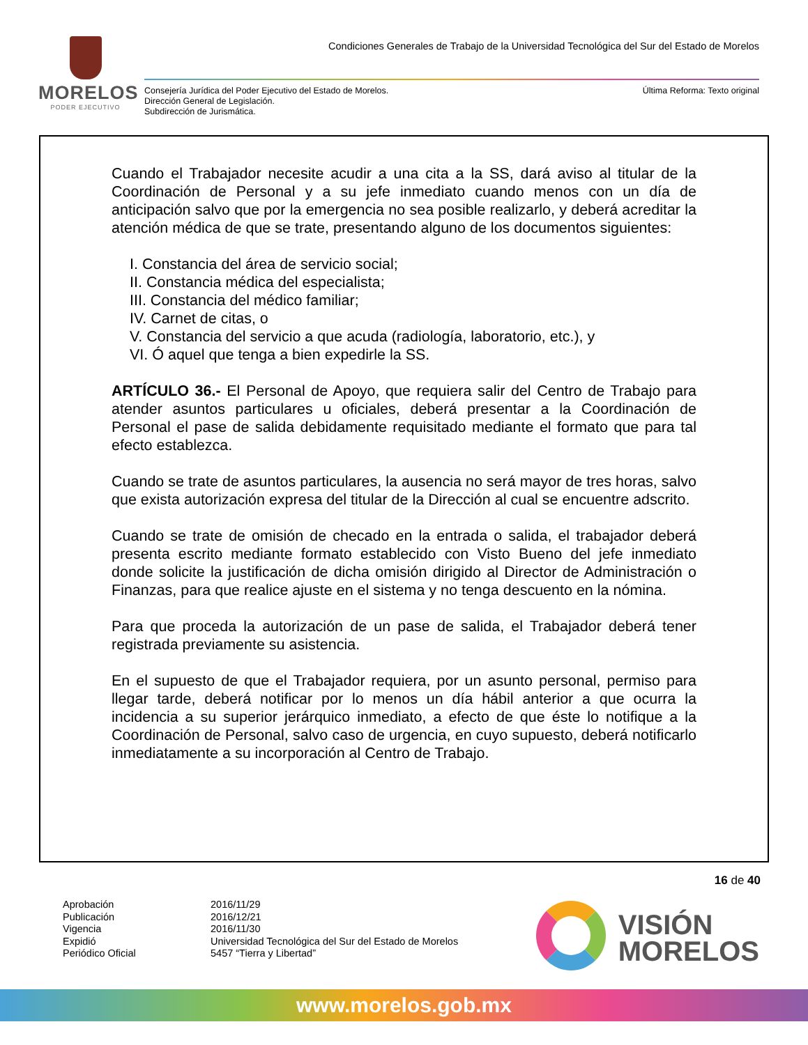MORELOS
PODER EJECUTIVO
Condiciones Generales de Trabajo de la Universidad Tecnológica del Sur del Estado de Morelos
Consejería Jurídica del Poder Ejecutivo del Estado de Morelos.
Dirección General de Legislación.
Subdirección de Jurismática.
Última Reforma: Texto original
Cuando el Trabajador necesite acudir a una cita a la SS, dará aviso al titular de la Coordinación de Personal y a su jefe inmediato cuando menos con un día de anticipación salvo que por la emergencia no sea posible realizarlo, y deberá acreditar la atención médica de que se trate, presentando alguno de los documentos siguientes:
I. Constancia del área de servicio social;
II. Constancia médica del especialista;
III. Constancia del médico familiar;
IV. Carnet de citas, o
V. Constancia del servicio a que acuda (radiología, laboratorio, etc.), y
VI. Ó aquel que tenga a bien expedirle la SS.
ARTÍCULO 36.- El Personal de Apoyo, que requiera salir del Centro de Trabajo para atender asuntos particulares u oficiales, deberá presentar a la Coordinación de Personal el pase de salida debidamente requisitado mediante el formato que para tal efecto establezca.
Cuando se trate de asuntos particulares, la ausencia no será mayor de tres horas, salvo que exista autorización expresa del titular de la Dirección al cual se encuentre adscrito.
Cuando se trate de omisión de checado en la entrada o salida, el trabajador deberá presenta escrito mediante formato establecido con Visto Bueno del jefe inmediato donde solicite la justificación de dicha omisión dirigido al Director de Administración o Finanzas, para que realice ajuste en el sistema y no tenga descuento en la nómina.
Para que proceda la autorización de un pase de salida, el Trabajador deberá tener registrada previamente su asistencia.
En el supuesto de que el Trabajador requiera, por un asunto personal, permiso para llegar tarde, deberá notificar por lo menos un día hábil anterior a que ocurra la incidencia a su superior jerárquico inmediato, a efecto de que éste lo notifique a la Coordinación de Personal, salvo caso de urgencia, en cuyo supuesto, deberá notificarlo inmediatamente a su incorporación al Centro de Trabajo.
16 de 40
Aprobación 2016/11/29 Publicación 2016/12/21 Vigencia 2016/11/30 Expidió Universidad Tecnológica del Sur del Estado de Morelos Periódico Oficial 5457 “Tierra y Libertad”
VISIÓN
MORELOS
www.morelos.gob.mx